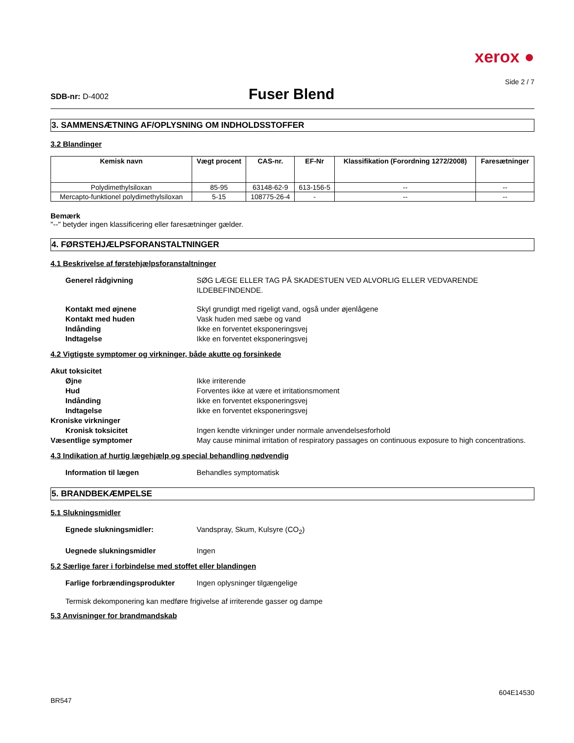xerox ●
Side 2 / 7
SDB-nr: D-4002
Fuser Blend
3. SAMMENSÆTNING AF/OPLYSNING OM INDHOLDSSTOFFER
3.2 Blandinger
| Kemisk navn | Vægt procent | CAS-nr. | EF-Nr | Klassifikation (Forordning 1272/2008) | Faresætninger |
| --- | --- | --- | --- | --- | --- |
| Polydimethylsiloxan | 85-95 | 63148-62-9 | 613-156-5 | -- | -- |
| Mercapto-funktionel polydimethylsiloxan | 5-15 | 108775-26-4 | - | -- | -- |
Bemærk
"--" betyder ingen klassificering eller faresætninger gælder.
4. FØRSTEHJÆLPSFORANSTALTNINGER
4.1 Beskrivelse af førstehjælpsforanstaltninger
Generel rådgivning SØG LÆGE ELLER TAG PÅ SKADESTUEN VED ALVORLIG ELLER VEDVARENDE ILDEBEFINDENDE.
Kontakt med øjnene Skyl grundigt med rigeligt vand, også under øjenlågene
Kontakt med huden Vask huden med sæbe og vand
Indånding Ikke en forventet eksponeringsvej
Indtagelse Ikke en forventet eksponeringsvej
4.2 Vigtigste symptomer og virkninger, både akutte og forsinkede
Akut toksicitet
Øjne Ikke irriterende
Hud Forventes ikke at være et irritationsmoment
Indånding Ikke en forventet eksponeringsvej
Indtagelse Ikke en forventet eksponeringsvej
Kroniske virkninger
Kronisk toksicitet Ingen kendte virkninger under normale anvendelsesforhold
Væsentlige symptomer May cause minimal irritation of respiratory passages on continuous exposure to high concentrations.
4.3 Indikation af hurtig lægehjælp og special behandling nødvendig
Information til lægen Behandles symptomatisk
5. BRANDBEKÆMPELSE
5.1 Slukningsmidler
Egnede slukningsmidler: Vandspray, Skum, Kulsyre (CO<sub>2</sub>)
Uegnede slukningsmidler Ingen
5.2 Særlige farer i forbindelse med stoffet eller blandingen
Farlige forbrændingsprodukter Ingen oplysninger tilgængelige
Termisk dekomponering kan medføre frigivelse af irriterende gasser og dampe
5.3 Anvisninger for brandmandskab
604E14530
BR547